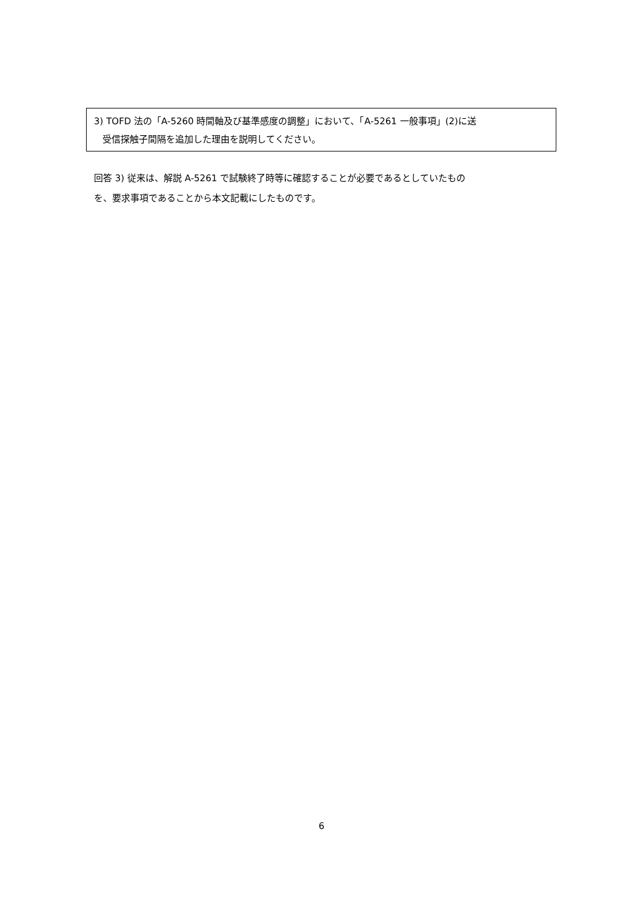3) TOFD 法の「A-5260 時間軸及び基準感度の調整」において、「A-5261 一般事項」(2)に送
受信探触子間隔を追加した理由を説明してください。
回答 3) 従来は、解説 A-5261 で試験終了時等に確認することが必要であるとしていたもの
を、要求事項であることから本文記載にしたものです。
6